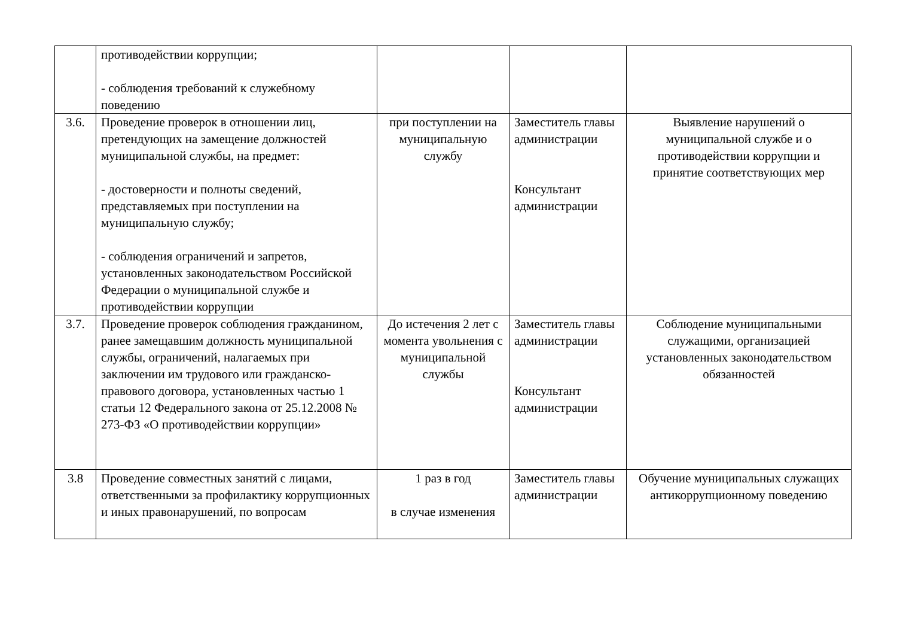| | противодействии коррупции; - соблюдения требований к служебному поведению | | | |
| 3.6. | Проведение проверок в отношении лиц, претендующих на замещение должностей муниципальной службы, на предмет: - достоверности и полноты сведений, представляемых при поступлении на муниципальную службу; - соблюдения ограничений и запретов, установленных законодательством Российской Федерации о муниципальной службе и противодействии коррупции | при поступлении на муниципальную службу | Заместитель главы администрации Консультант администрации | Выявление нарушений о муниципальной службе и о противодействии коррупции и принятие соответствующих мер |
| 3.7. | Проведение проверок соблюдения гражданином, ранее замещавшим должность муниципальной службы, ограничений, налагаемых при заключении им трудового или гражданско-правового договора, установленных частью 1 статьи 12 Федерального закона от 25.12.2008 № 273-ФЗ «О противодействии коррупции» | До истечения 2 лет с момента увольнения с муниципальной службы | Заместитель главы администрации Консультант администрации | Соблюдение муниципальными служащими, организацией установленных законодательством обязанностей |
| 3.8 | Проведение совместных занятий с лицами, ответственными за профилактику коррупционных и иных правонарушений, по вопросам | 1 раз в год в случае изменения | Заместитель главы администрации | Обучение муниципальных служащих антикоррупционному поведению |